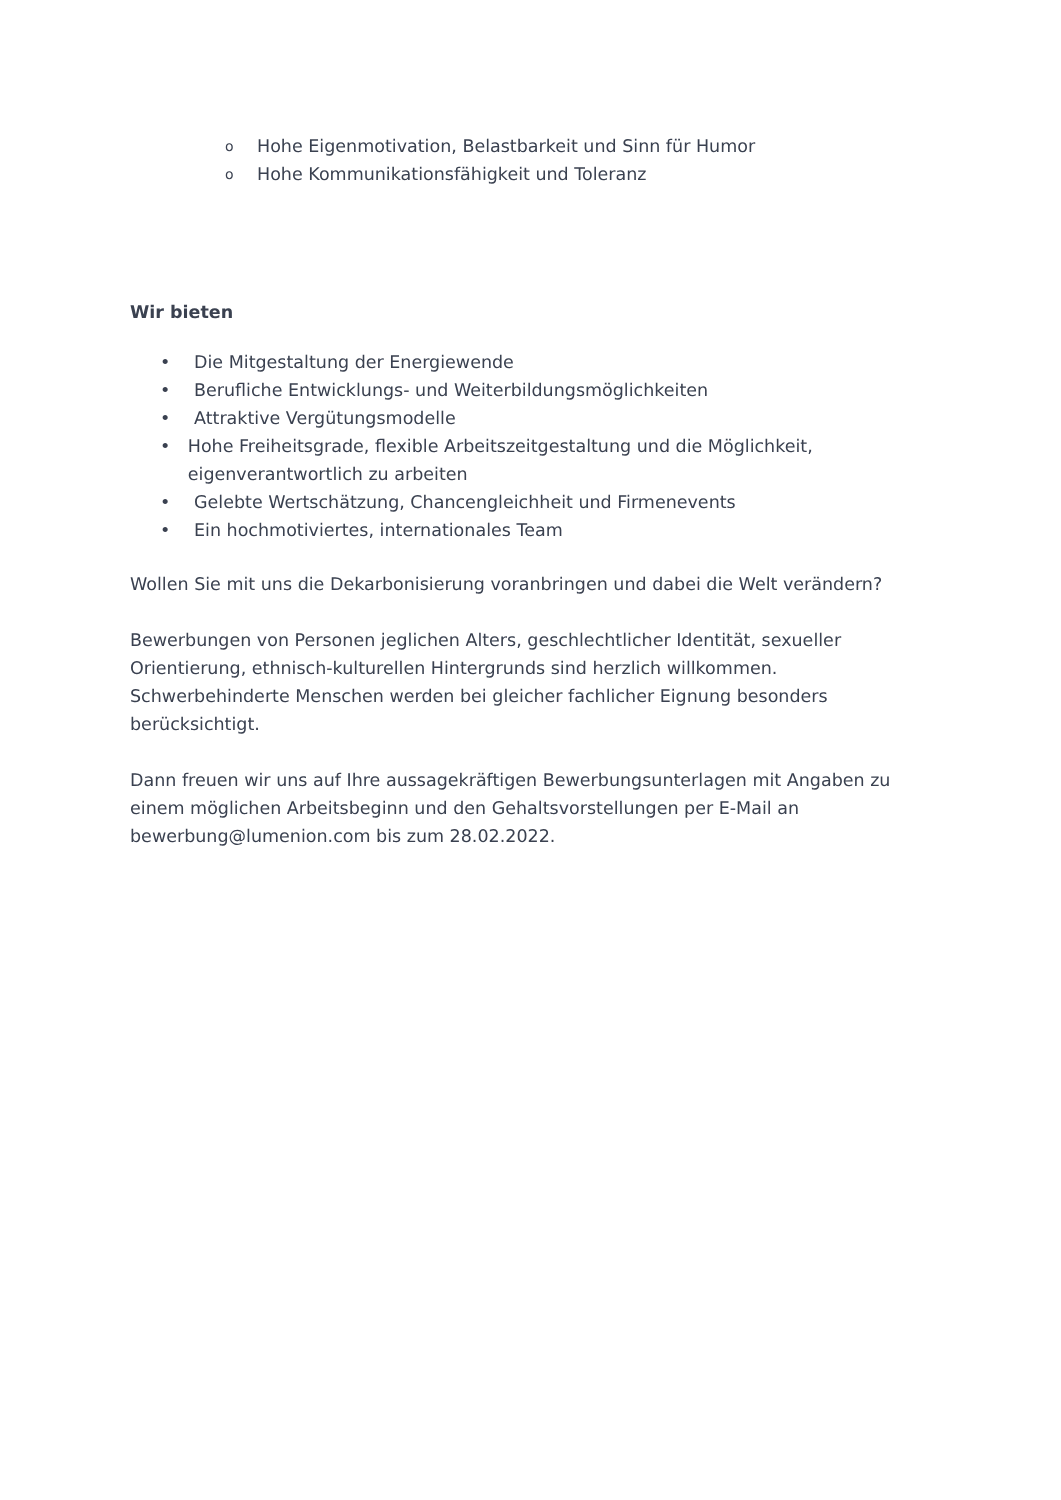o Hohe Eigenmotivation, Belastbarkeit und Sinn für Humor
o Hohe Kommunikationsfähigkeit und Toleranz
Wir bieten
• Die Mitgestaltung der Energiewende
• Berufliche Entwicklungs- und Weiterbildungsmöglichkeiten
• Attraktive Vergütungsmodelle
• Hohe Freiheitsgrade, flexible Arbeitszeitgestaltung und die Möglichkeit, eigenverantwortlich zu arbeiten
• Gelebte Wertschätzung, Chancengleichheit und Firmenevents
• Ein hochmotiviertes, internationales Team
Wollen Sie mit uns die Dekarbonisierung voranbringen und dabei die Welt verändern?
Bewerbungen von Personen jeglichen Alters, geschlechtlicher Identität, sexueller Orientierung, ethnisch-kulturellen Hintergrunds sind herzlich willkommen. Schwerbehinderte Menschen werden bei gleicher fachlicher Eignung besonders berücksichtigt.
Dann freuen wir uns auf Ihre aussagekräftigen Bewerbungsunterlagen mit Angaben zu einem möglichen Arbeitsbeginn und den Gehaltsvorstellungen per E-Mail an bewerbung@lumenion.com bis zum 28.02.2022.